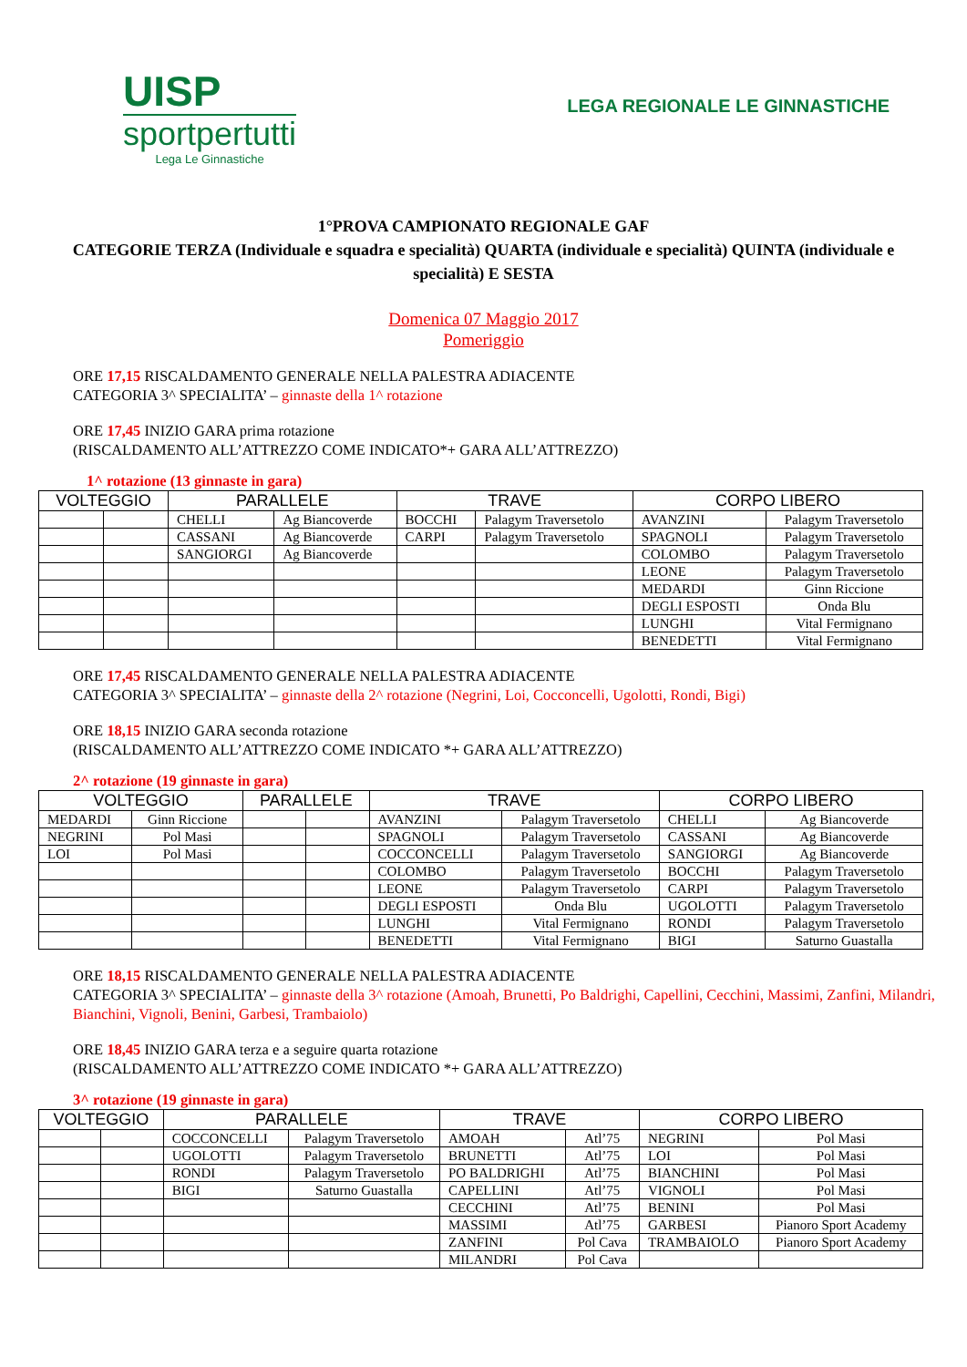UISP
sportpertutti
Lega Le Ginnastiche
LEGA REGIONALE LE GINNASTICHE
1°PROVA CAMPIONATO REGIONALE GAF
CATEGORIE TERZA (Individuale e squadra e specialità) QUARTA (individuale e specialità) QUINTA (individuale e specialità) E SESTA
Domenica 07 Maggio 2017
Pomeriggio
ORE 17,15 RISCALDAMENTO GENERALE NELLA PALESTRA ADIACENTE
CATEGORIA 3^ SPECIALITA’ – ginnaste della 1^ rotazione
ORE 17,45 INIZIO GARA prima rotazione
(RISCALDAMENTO ALL’ATTREZZO COME INDICATO*+ GARA ALL’ATTREZZO)
1^ rotazione (13 ginnaste in gara)
| VOLTEGGIO | | PARALLELE | | TRAVE | | CORPO LIBERO | |
| --- | --- | --- | --- | --- | --- | --- | --- |
| | | CHELLI | Ag Biancoverde | BOCCHI | Palagym Traversetolo | AVANZINI | Palagym Traversetolo |
| | | CASSANI | Ag Biancoverde | CARPI | Palagym Traversetolo | SPAGNOLI | Palagym Traversetolo |
| | | SANGIORGI | Ag Biancoverde | | | COLOMBO | Palagym Traversetolo |
| | | | | | | LEONE | Palagym Traversetolo |
| | | | | | | MEDARDI | Ginn Riccione |
| | | | | | | DEGLI ESPOSTI | Onda Blu |
| | | | | | | LUNGHI | Vital Fermignano |
| | | | | | | BENEDETTI | Vital Fermignano |
ORE 17,45 RISCALDAMENTO GENERALE NELLA PALESTRA ADIACENTE
CATEGORIA 3^ SPECIALITA’ – ginnaste della 2^ rotazione (Negrini, Loi, Cocconcelli, Ugolotti, Rondi, Bigi)
ORE 18,15 INIZIO GARA seconda rotazione
(RISCALDAMENTO ALL’ATTREZZO COME INDICATO *+ GARA ALL’ATTREZZO)
2^ rotazione (19 ginnaste in gara)
| VOLTEGGIO | | PARALLELE | | TRAVE | | CORPO LIBERO | |
| --- | --- | --- | --- | --- | --- | --- | --- |
| MEDARDI | Ginn Riccione | | | AVANZINI | Palagym Traversetolo | CHELLI | Ag Biancoverde |
| NEGRINI | Pol Masi | | | SPAGNOLI | Palagym Traversetolo | CASSANI | Ag Biancoverde |
| LOI | Pol Masi | | | COCCONCELLI | Palagym Traversetolo | SANGIORGI | Ag Biancoverde |
| | | | | COLOMBO | Palagym Traversetolo | BOCCHI | Palagym Traversetolo |
| | | | | LEONE | Palagym Traversetolo | CARPI | Palagym Traversetolo |
| | | | | DEGLI ESPOSTI | Onda Blu | UGOLOTTI | Palagym Traversetolo |
| | | | | LUNGHI | Vital Fermignano | RONDI | Palagym Traversetolo |
| | | | | BENEDETTI | Vital Fermignano | BIGI | Saturno Guastalla |
ORE 18,15 RISCALDAMENTO GENERALE NELLA PALESTRA ADIACENTE
CATEGORIA 3^ SPECIALITA’ – ginnaste della 3^ rotazione (Amoah, Brunetti, Po Baldrighi, Capellini, Cecchini, Massimi, Zanfini, Milandri, Bianchini, Vignoli, Benini, Garbesi, Trambaiolo)
ORE 18,45 INIZIO GARA terza e a seguire quarta rotazione
(RISCALDAMENTO ALL’ATTREZZO COME INDICATO *+ GARA ALL’ATTREZZO)
3^ rotazione (19 ginnaste in gara)
| VOLTEGGIO | | PARALLELE | | TRAVE | | CORPO LIBERO | |
| --- | --- | --- | --- | --- | --- | --- | --- |
| | | COCCONCELLI | Palagym Traversetolo | AMOAH | Atl’75 | NEGRINI | Pol Masi |
| | | UGOLOTTI | Palagym Traversetolo | BRUNETTI | Atl’75 | LOI | Pol Masi |
| | | RONDI | Palagym Traversetolo | PO BALDRIGHI | Atl’75 | BIANCHINI | Pol Masi |
| | | BIGI | Saturno Guastalla | CAPELLINI | Atl’75 | VIGNOLI | Pol Masi |
| | | | | CECCHINI | Atl’75 | BENINI | Pol Masi |
| | | | | MASSIMI | Atl’75 | GARBESI | Pianoro Sport Academy |
| | | | | ZANFINI | Pol Cava | TRAMBAIOLO | Pianoro Sport Academy |
| | | | | MILANDRI | Pol Cava | | |